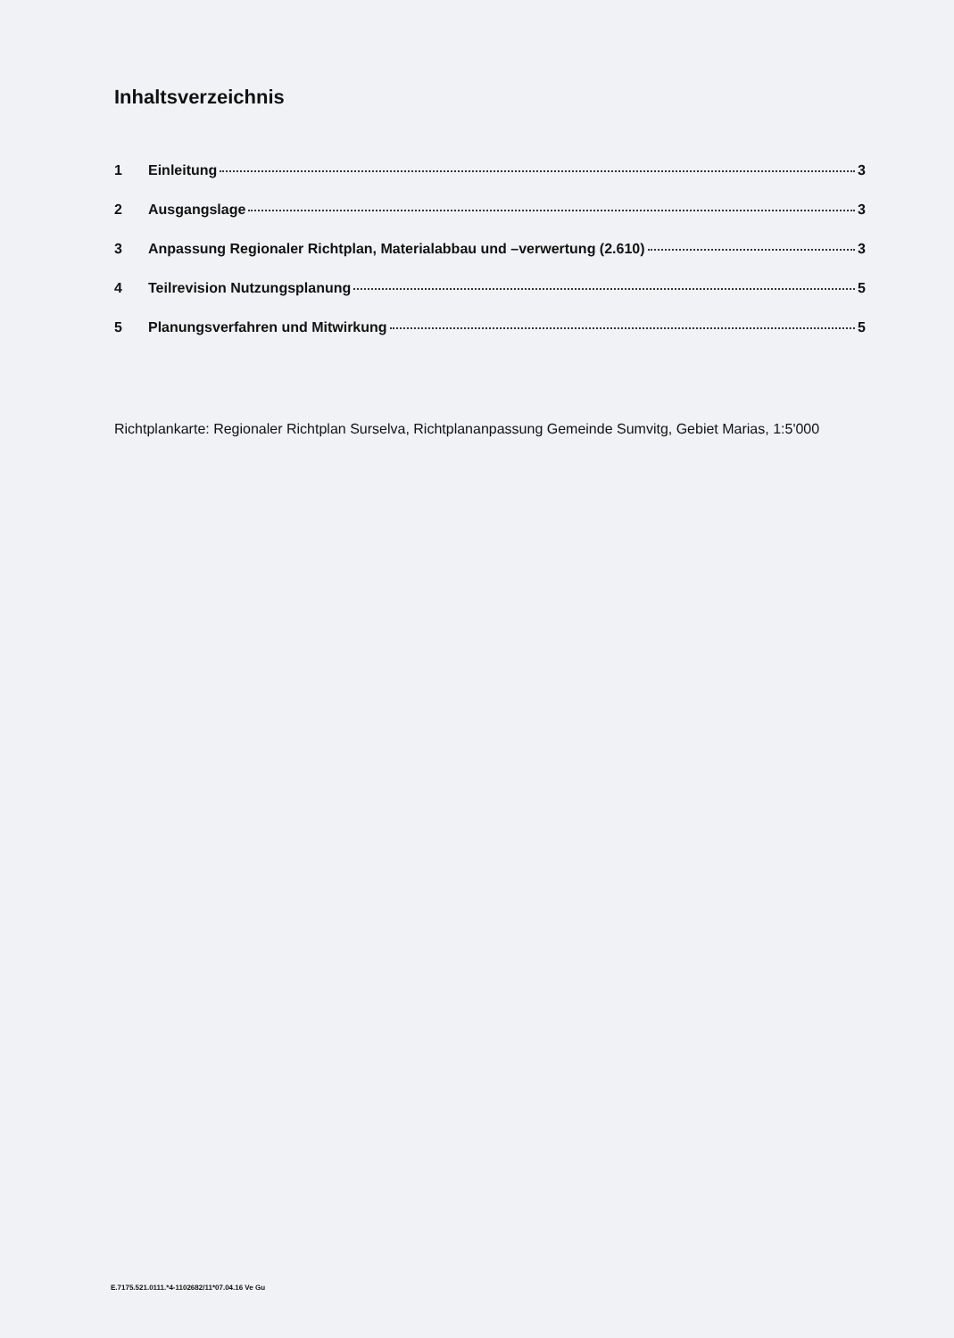Inhaltsverzeichnis
1 Einleitung 3
2 Ausgangslage 3
3 Anpassung Regionaler Richtplan, Materialabbau und –verwertung (2.610) 3
4 Teilrevision Nutzungsplanung 5
5 Planungsverfahren und Mitwirkung 5
Richtplankarte: Regionaler Richtplan Surselva, Richtplananpassung Gemeinde Sumvitg, Gebiet Marias, 1:5'000
E.7175.521.0111.*4-1102682/11*07.04.16 Ve Gu